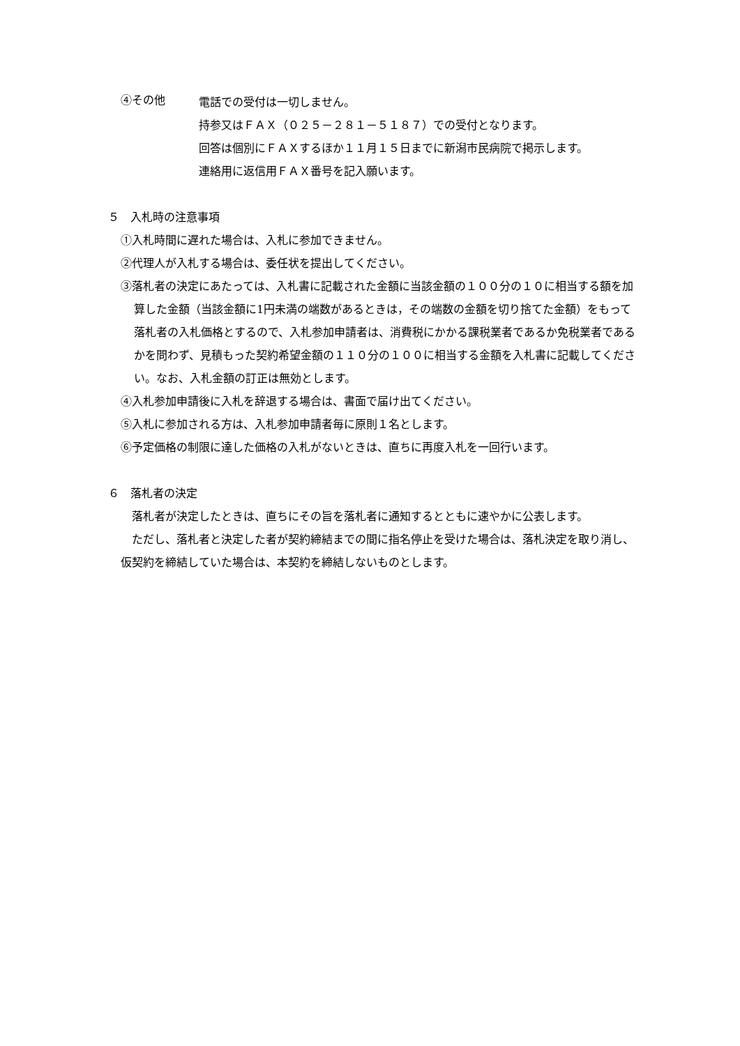④その他
電話での受付は一切しません。
持参又はＦＡＸ（０２５－２８１－５１８７）での受付となります。
回答は個別にＦＡＸするほか１１月１５日までに新潟市民病院で掲示します。
連絡用に返信用ＦＡＸ番号を記入願います。
５　入札時の注意事項
①入札時間に遅れた場合は、入札に参加できません。
②代理人が入札する場合は、委任状を提出してください。
③落札者の決定にあたっては、入札書に記載された金額に当該金額の１００分の１０に相当する額を加算した金額（当該金額に1円未満の端数があるときは，その端数の金額を切り捨てた金額）をもって落札者の入札価格とするので、入札参加申請者は、消費税にかかる課税業者であるか免税業者であるかを問わず、見積もった契約希望金額の１１０分の１００に相当する金額を入札書に記載してください。なお、入札金額の訂正は無効とします。
④入札参加申請後に入札を辞退する場合は、書面で届け出てください。
⑤入札に参加される方は、入札参加申請者毎に原則１名とします。
⑥予定価格の制限に達した価格の入札がないときは、直ちに再度入札を一回行います。
６　落札者の決定
　落札者が決定したときは、直ちにその旨を落札者に通知するとともに速やかに公表します。
　ただし、落札者と決定した者が契約締結までの間に指名停止を受けた場合は、落札決定を取り消し、仮契約を締結していた場合は、本契約を締結しないものとします。